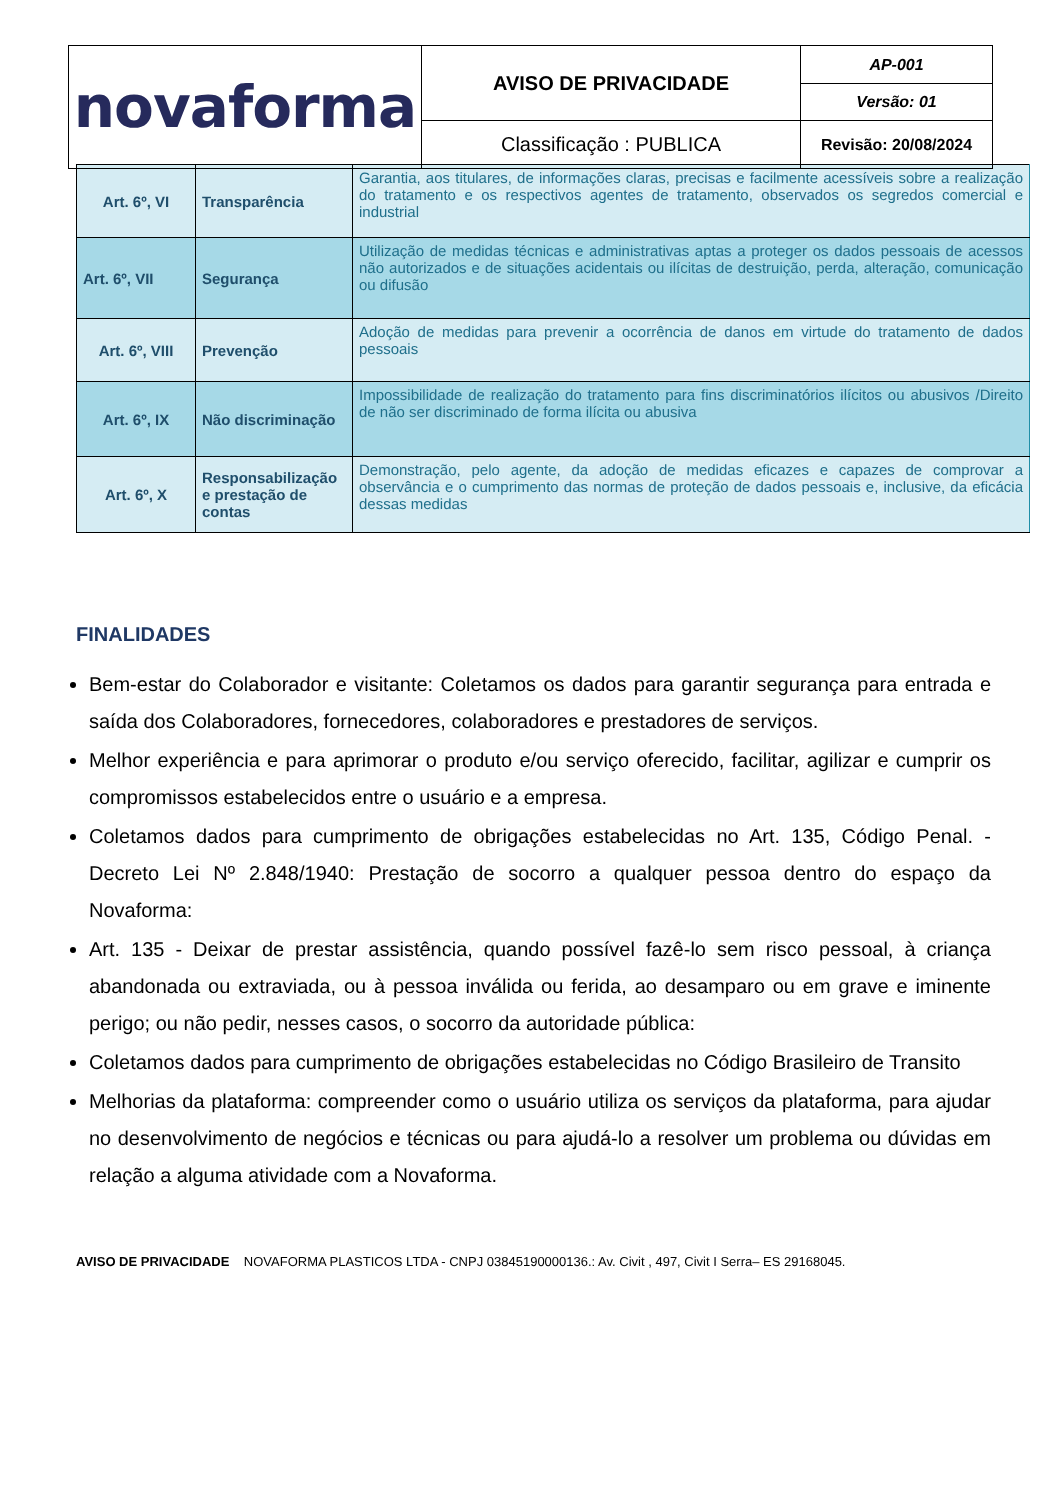| novaforma | AVISO DE PRIVACIDADE | AP-001 |
| | | Versão: 01 |
| | Classificação : PUBLICA | Revisão: 20/08/2024 |
| Art. 6º, VI | Transparência | Garantia, aos titulares, de informações claras, precisas e facilmente acessíveis sobre a realização do tratamento e os respectivos agentes de tratamento, observados os segredos comercial e industrial |
| Art. 6º, VII | Segurança | Utilização de medidas técnicas e administrativas aptas a proteger os dados pessoais de acessos não autorizados e de situações acidentais ou ilícitas de destruição, perda, alteração, comunicação ou difusão |
| Art. 6º, VIII | Prevenção | Adoção de medidas para prevenir a ocorrência de danos em virtude do tratamento de dados pessoais |
| Art. 6º, IX | Não discriminação | Impossibilidade de realização do tratamento para fins discriminatórios ilícitos ou abusivos /Direito de não ser discriminado de forma ilícita ou abusiva |
| Art. 6º, X | Responsabilização e prestação de contas | Demonstração, pelo agente, da adoção de medidas eficazes e capazes de comprovar a observância e o cumprimento das normas de proteção de dados pessoais e, inclusive, da eficácia dessas medidas |
FINALIDADES
Bem-estar do Colaborador e visitante: Coletamos os dados para garantir segurança para entrada e saída dos Colaboradores, fornecedores, colaboradores e prestadores de serviços.
Melhor experiência e para aprimorar o produto e/ou serviço oferecido, facilitar, agilizar e cumprir os compromissos estabelecidos entre o usuário e a empresa.
Coletamos dados para cumprimento de obrigações estabelecidas no Art. 135, Código Penal. - Decreto Lei Nº 2.848/1940: Prestação de socorro a qualquer pessoa dentro do espaço da Novaforma:
Art. 135 - Deixar de prestar assistência, quando possível fazê-lo sem risco pessoal, à criança abandonada ou extraviada, ou à pessoa inválida ou ferida, ao desamparo ou em grave e iminente perigo; ou não pedir, nesses casos, o socorro da autoridade pública:
Coletamos dados para cumprimento de obrigações estabelecidas no Código Brasileiro de Transito
Melhorias da plataforma: compreender como o usuário utiliza os serviços da plataforma, para ajudar no desenvolvimento de negócios e técnicas ou para ajudá-lo a resolver um problema ou dúvidas em relação a alguma atividade com a Novaforma.
AVISO DE PRIVACIDADE NOVAFORMA PLASTICOS LTDA - CNPJ 03845190000136.: Av. Civit , 497, Civit I Serra– ES 29168045.